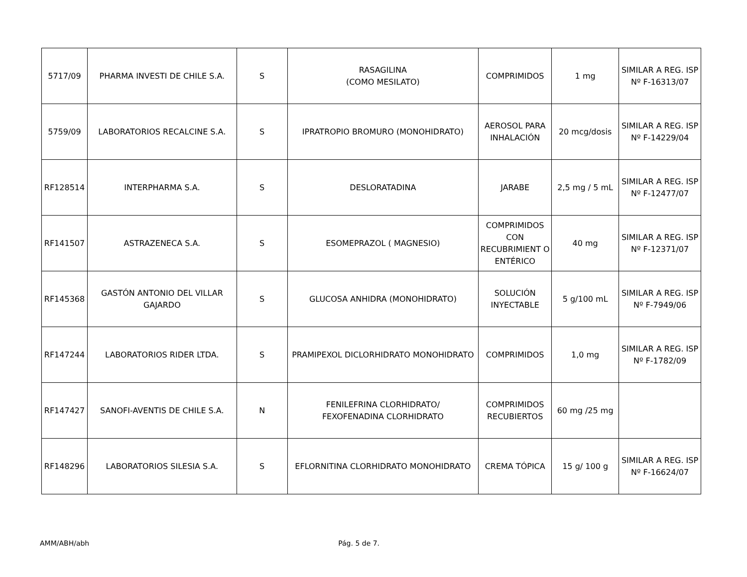| 5717/09 | PHARMA INVESTI DE CHILE S.A. | S | RASAGILINA (COMO MESILATO) | COMPRIMIDOS | 1 mg | SIMILAR A REG. ISP Nº F-16313/07 |
| 5759/09 | LABORATORIOS RECALCINE S.A. | S | IPRATROPIO BROMURO (MONOHIDRATO) | AEROSOL PARA INHALACIÓN | 20 mcg/dosis | SIMILAR A REG. ISP Nº F-14229/04 |
| RF128514 | INTERPHARMA S.A. | S | DESLORATADINA | JARABE | 2,5 mg / 5 mL | SIMILAR A REG. ISP Nº F-12477/07 |
| RF141507 | ASTRAZENECA S.A. | S | ESOMEPRAZOL ( MAGNESIO) | COMPRIMIDOS CON RECUBRIMIENT O ENTÉRICO | 40 mg | SIMILAR A REG. ISP Nº F-12371/07 |
| RF145368 | GASTÓN ANTONIO DEL VILLAR GAJARDO | S | GLUCOSA ANHIDRA (MONOHIDRATO) | SOLUCIÓN INYECTABLE | 5 g/100 mL | SIMILAR A REG. ISP Nº F-7949/06 |
| RF147244 | LABORATORIOS RIDER LTDA. | S | PRAMIPEXOL DICLORHIDRATO MONOHIDRATO | COMPRIMIDOS | 1,0 mg | SIMILAR A REG. ISP Nº F-1782/09 |
| RF147427 | SANOFI-AVENTIS DE CHILE S.A. | N | FENILEFRINA CLORHIDRATO/ FEXOFENADINA CLORHIDRATO | COMPRIMIDOS RECUBIERTOS | 60 mg /25 mg | |
| RF148296 | LABORATORIOS SILESIA S.A. | S | EFLORNITINA CLORHIDRATO MONOHIDRATO | CREMA TÓPICA | 15 g/ 100 g | SIMILAR A REG. ISP Nº F-16624/07 |
AMM/ABH/abh Pág. 5 de 7.